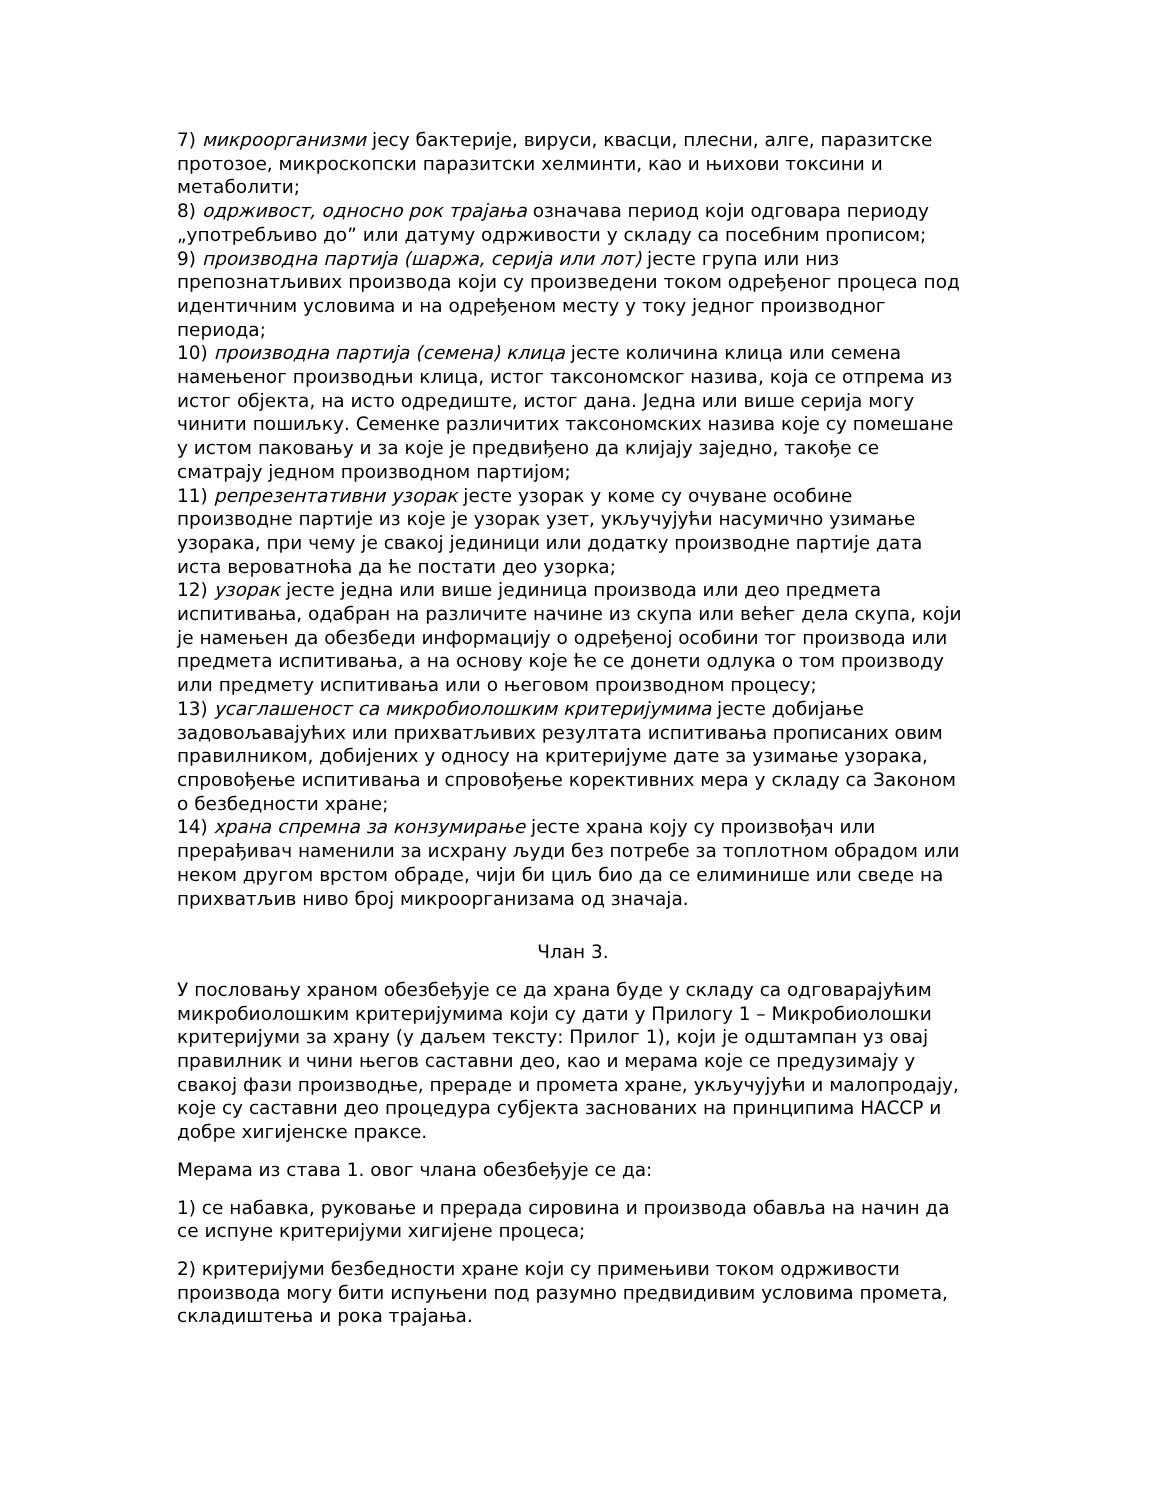7) микроорганизми јесу бактерије, вируси, квасци, плесни, алге, паразитске протозое, микроскопски паразитски хелминти, као и њихови токсини и метаболити;
8) одрживост, односно рок трајања означава период који одговара периоду „употребљиво до” или датуму одрживости у складу са посебним прописом;
9) производна партија (шаржа, серија или лот) јесте група или низ препознатљивих производа који су произведени током одређеног процеса под идентичним условима и на одређеном месту у току једног производног периода;
10) производна партија (семена) клица јесте количина клица или семена намењеног производњи клица, истог таксономског назива, која се отпрема из истог објекта, на исто одредиште, истог дана. Једна или више серија могу чинити пошиљку. Семенке различитих таксономских назива које су помешане у истом паковању и за које је предвиђено да клијају заједно, такође се сматрају једном производном партијом;
11) репрезентативни узорак јесте узорак у коме су очуване особине производне партије из које је узорак узет, укључујући насумично узимање узорака, при чему је свакој јединици или додатку производне партије дата иста вероватноћа да ће постати део узорка;
12) узорак јесте једна или више јединица производа или део предмета испитивања, одабран на различите начине из скупа или већег дела скупа, који је намењен да обезбеди информацију о одређеној особини тог производа или предмета испитивања, а на основу које ће се донети одлука о том производу или предмету испитивања или о његовом производном процесу;
13) усаглашеност са микробиолошким критеријумима јесте добијање задовољавајућих или прихватљивих резултата испитивања прописаних овим правилником, добијених у односу на критеријуме дате за узимање узорака, спровођење испитивања и спровођење корективних мера у складу са Законом о безбедности хране;
14) храна спремна за конзумирање јесте храна коју су произвођач или прерађивач наменили за исхрану људи без потребе за топлотном обрадом или неком другом врстом обраде, чији би циљ био да се елиминише или сведе на прихватљив ниво број микроорганизама од значаја.
Члан 3.
У пословању храном обезбеђује се да храна буде у складу са одговарајућим микробиолошким критеријумима који су дати у Прилогу 1 – Микробиолошки критеријуми за храну (у даљем тексту: Прилог 1), који је одштампан уз овај правилник и чини његов саставни део, као и мерама које се предузимају у свакој фази производње, прераде и промета хране, укључујући и малопродају, које су саставни део процедура субјекта заснованих на принципима HACCP и добре хигијенске праксе.
Мерама из става 1. овог члана обезбеђује се да:
1) се набавка, руковање и прерада сировина и производа обавља на начин да се испуне критеријуми хигијене процеса;
2) критеријуми безбедности хране који су примењиви током одрживости производа могу бити испуњени под разумно предвидивим условима промета, складиштења и рока трајања.